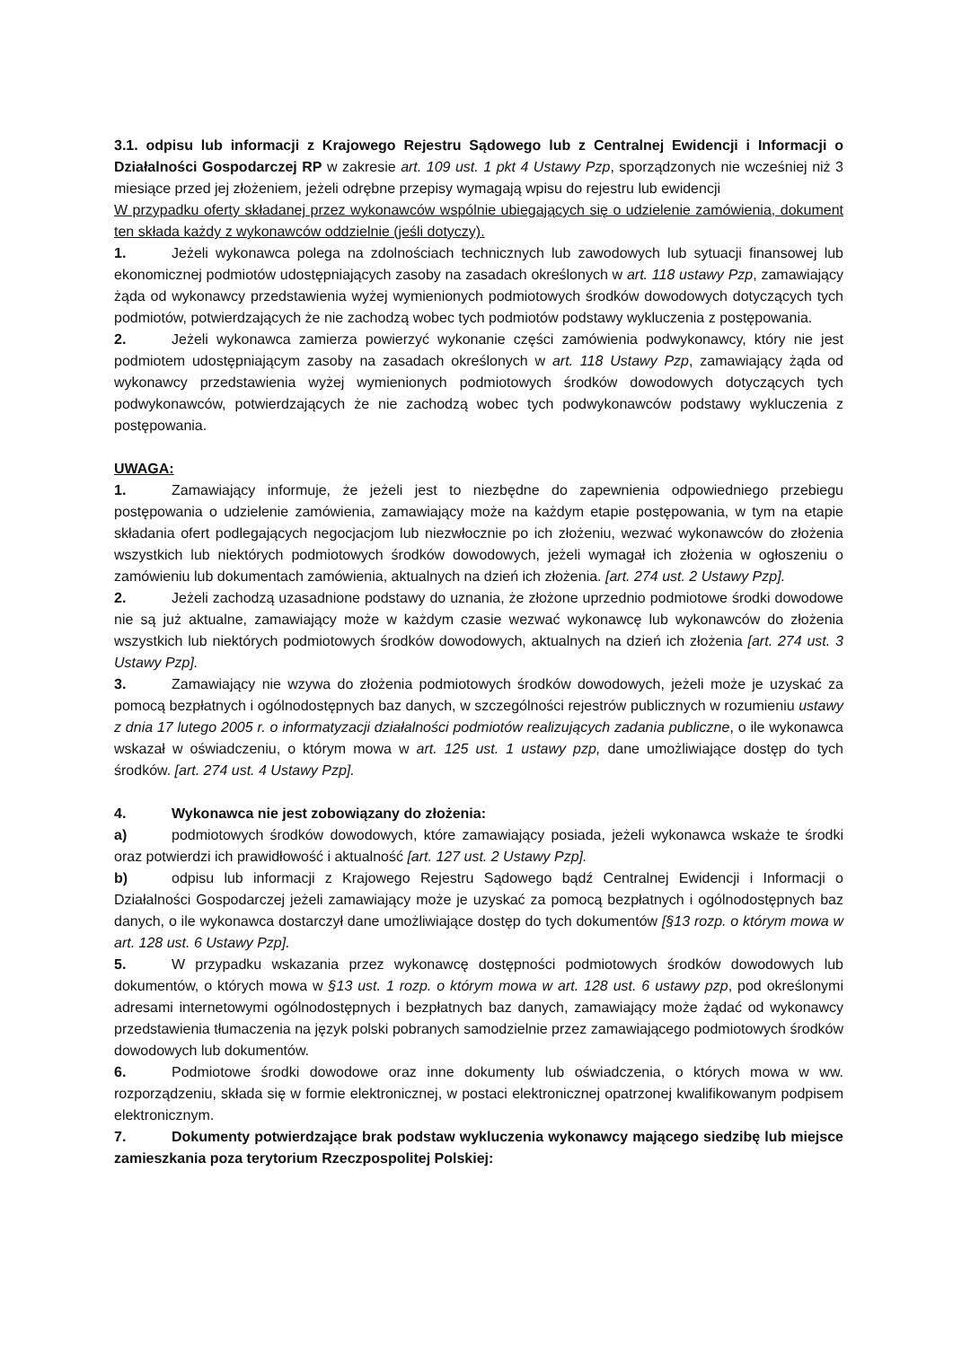3.1. odpisu lub informacji z Krajowego Rejestru Sądowego lub z Centralnej Ewidencji i Informacji o Działalności Gospodarczej RP w zakresie art. 109 ust. 1 pkt 4 Ustawy Pzp, sporządzonych nie wcześniej niż 3 miesiące przed jej złożeniem, jeżeli odrębne przepisy wymagają wpisu do rejestru lub ewidencji
W przypadku oferty składanej przez wykonawców wspólnie ubiegających się o udzielenie zamówienia, dokument ten składa każdy z wykonawców oddzielnie (jeśli dotyczy).
1. Jeżeli wykonawca polega na zdolnościach technicznych lub zawodowych lub sytuacji finansowej lub ekonomicznej podmiotów udostępniających zasoby na zasadach określonych w art. 118 ustawy Pzp, zamawiający żąda od wykonawcy przedstawienia wyżej wymienionych podmiotowych środków dowodowych dotyczących tych podmiotów, potwierdzających że nie zachodzą wobec tych podmiotów podstawy wykluczenia z postępowania.
2. Jeżeli wykonawca zamierza powierzyć wykonanie części zamówienia podwykonawcy, który nie jest podmiotem udostępniającym zasoby na zasadach określonych w art. 118 Ustawy Pzp, zamawiający żąda od wykonawcy przedstawienia wyżej wymienionych podmiotowych środków dowodowych dotyczących tych podwykonawców, potwierdzających że nie zachodzą wobec tych podwykonawców podstawy wykluczenia z postępowania.
UWAGA:
1. Zamawiający informuje, że jeżeli jest to niezbędne do zapewnienia odpowiedniego przebiegu postępowania o udzielenie zamówienia, zamawiający może na każdym etapie postępowania, w tym na etapie składania ofert podlegających negocjacjom lub niezwłocznie po ich złożeniu, wezwać wykonawców do złożenia wszystkich lub niektórych podmiotowych środków dowodowych, jeżeli wymagał ich złożenia w ogłoszeniu o zamówieniu lub dokumentach zamówienia, aktualnych na dzień ich złożenia. [art. 274 ust. 2 Ustawy Pzp].
2. Jeżeli zachodzą uzasadnione podstawy do uznania, że złożone uprzednio podmiotowe środki dowodowe nie są już aktualne, zamawiający może w każdym czasie wezwać wykonawcę lub wykonawców do złożenia wszystkich lub niektórych podmiotowych środków dowodowych, aktualnych na dzień ich złożenia [art. 274 ust. 3 Ustawy Pzp].
3. Zamawiający nie wzywa do złożenia podmiotowych środków dowodowych, jeżeli może je uzyskać za pomocą bezpłatnych i ogólnodostępnych baz danych, w szczególności rejestrów publicznych w rozumieniu ustawy z dnia 17 lutego 2005 r. o informatyzacji działalności podmiotów realizujących zadania publiczne, o ile wykonawca wskazał w oświadczeniu, o którym mowa w art. 125 ust. 1 ustawy pzp, dane umożliwiające dostęp do tych środków. [art. 274 ust. 4 Ustawy Pzp].
4. Wykonawca nie jest zobowiązany do złożenia:
a) podmiotowych środków dowodowych, które zamawiający posiada, jeżeli wykonawca wskaże te środki oraz potwierdzi ich prawidłowość i aktualność [art. 127 ust. 2 Ustawy Pzp].
b) odpisu lub informacji z Krajowego Rejestru Sądowego bądź Centralnej Ewidencji i Informacji o Działalności Gospodarczej jeżeli zamawiający może je uzyskać za pomocą bezpłatnych i ogólnodostępnych baz danych, o ile wykonawca dostarczył dane umożliwiające dostęp do tych dokumentów [§13 rozp. o którym mowa w art. 128 ust. 6 Ustawy Pzp].
5. W przypadku wskazania przez wykonawcę dostępności podmiotowych środków dowodowych lub dokumentów, o których mowa w §13 ust. 1 rozp. o którym mowa w art. 128 ust. 6 ustawy pzp, pod określonymi adresami internetowymi ogólnodostępnych i bezpłatnych baz danych, zamawiający może żądać od wykonawcy przedstawienia tłumaczenia na język polski pobranych samodzielnie przez zamawiającego podmiotowych środków dowodowych lub dokumentów.
6. Podmiotowe środki dowodowe oraz inne dokumenty lub oświadczenia, o których mowa w ww. rozporządzeniu, składa się w formie elektronicznej, w postaci elektronicznej opatrzonej kwalifikowanym podpisem elektronicznym.
7. Dokumenty potwierdzające brak podstaw wykluczenia wykonawcy mającego siedzibę lub miejsce zamieszkania poza terytorium Rzeczpospolitej Polskiej: